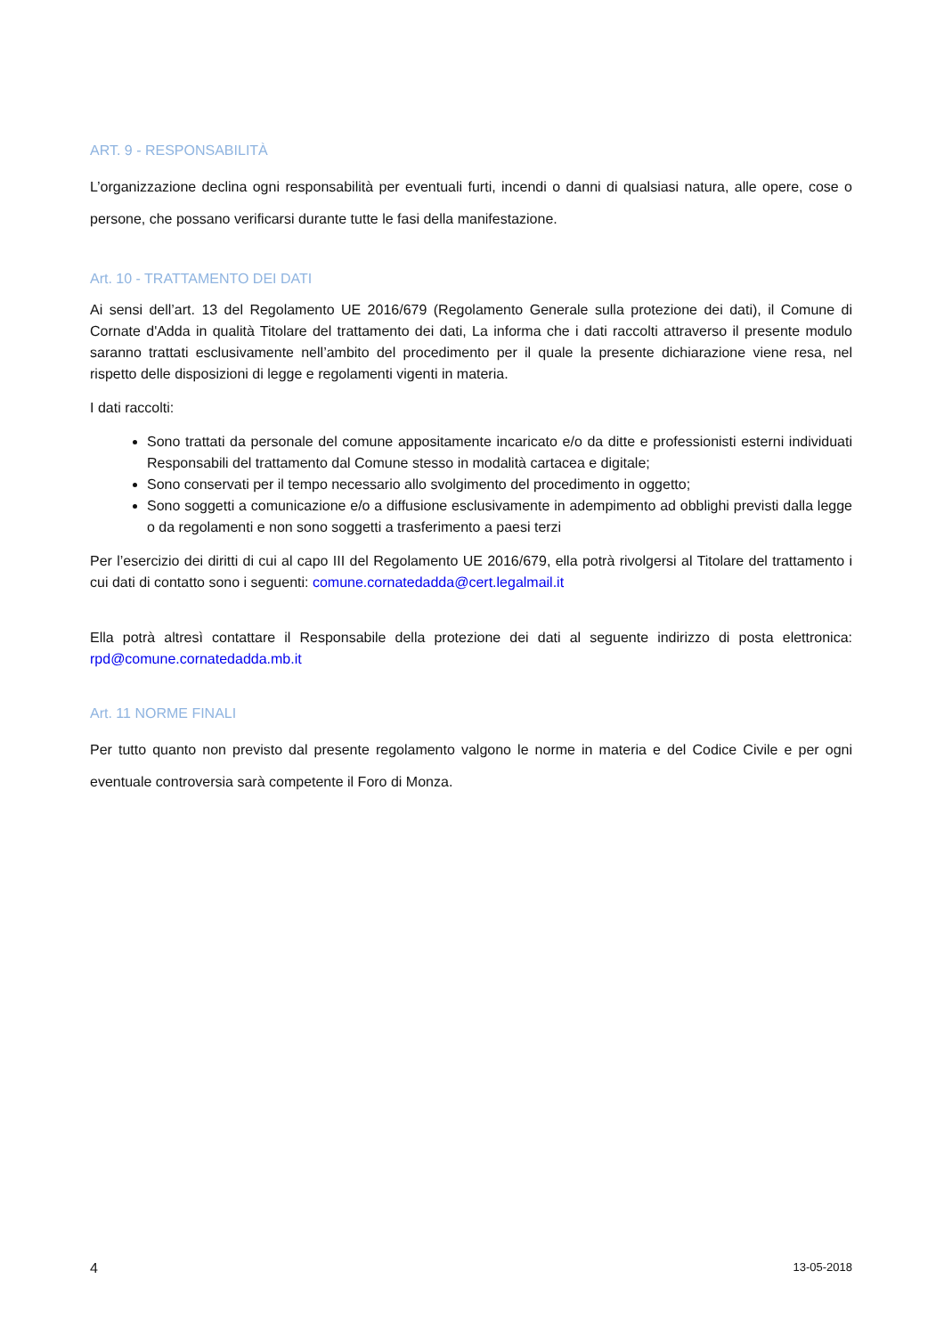ART. 9 - RESPONSABILITÀ
L’organizzazione declina ogni responsabilità per eventuali furti, incendi o danni di qualsiasi natura, alle opere, cose o persone, che possano verificarsi durante tutte le fasi della manifestazione.
Art. 10 - TRATTAMENTO DEI DATI
Ai sensi dell’art. 13 del Regolamento UE 2016/679 (Regolamento Generale sulla protezione dei dati), il Comune di Cornate d'Adda in qualità Titolare del trattamento dei dati, La informa che i dati raccolti attraverso il presente modulo saranno trattati esclusivamente nell’ambito del procedimento per il quale la presente dichiarazione viene resa, nel rispetto delle disposizioni di legge e regolamenti vigenti in materia.
I dati raccolti:
Sono trattati da personale del comune appositamente incaricato e/o da ditte e professionisti esterni individuati Responsabili del trattamento dal Comune stesso in modalità cartacea e digitale;
Sono conservati per il tempo necessario allo svolgimento del procedimento in oggetto;
Sono soggetti a comunicazione e/o a diffusione esclusivamente in adempimento ad obblighi previsti dalla legge o da regolamenti e non sono soggetti a trasferimento a paesi terzi
Per l’esercizio dei diritti di cui al capo III del Regolamento UE 2016/679, ella potrà rivolgersi al Titolare del trattamento i cui dati di contatto sono i seguenti: comune.cornatedadda@cert.legalmail.it
Ella potrà altresì contattare il Responsabile della protezione dei dati al seguente indirizzo di posta elettronica: rpd@comune.cornatedadda.mb.it
Art. 11 NORME FINALI
Per tutto quanto non previsto dal presente regolamento valgono le norme in materia e del Codice Civile e per ogni eventuale controversia sarà competente il Foro di Monza.
4 13-05-2018